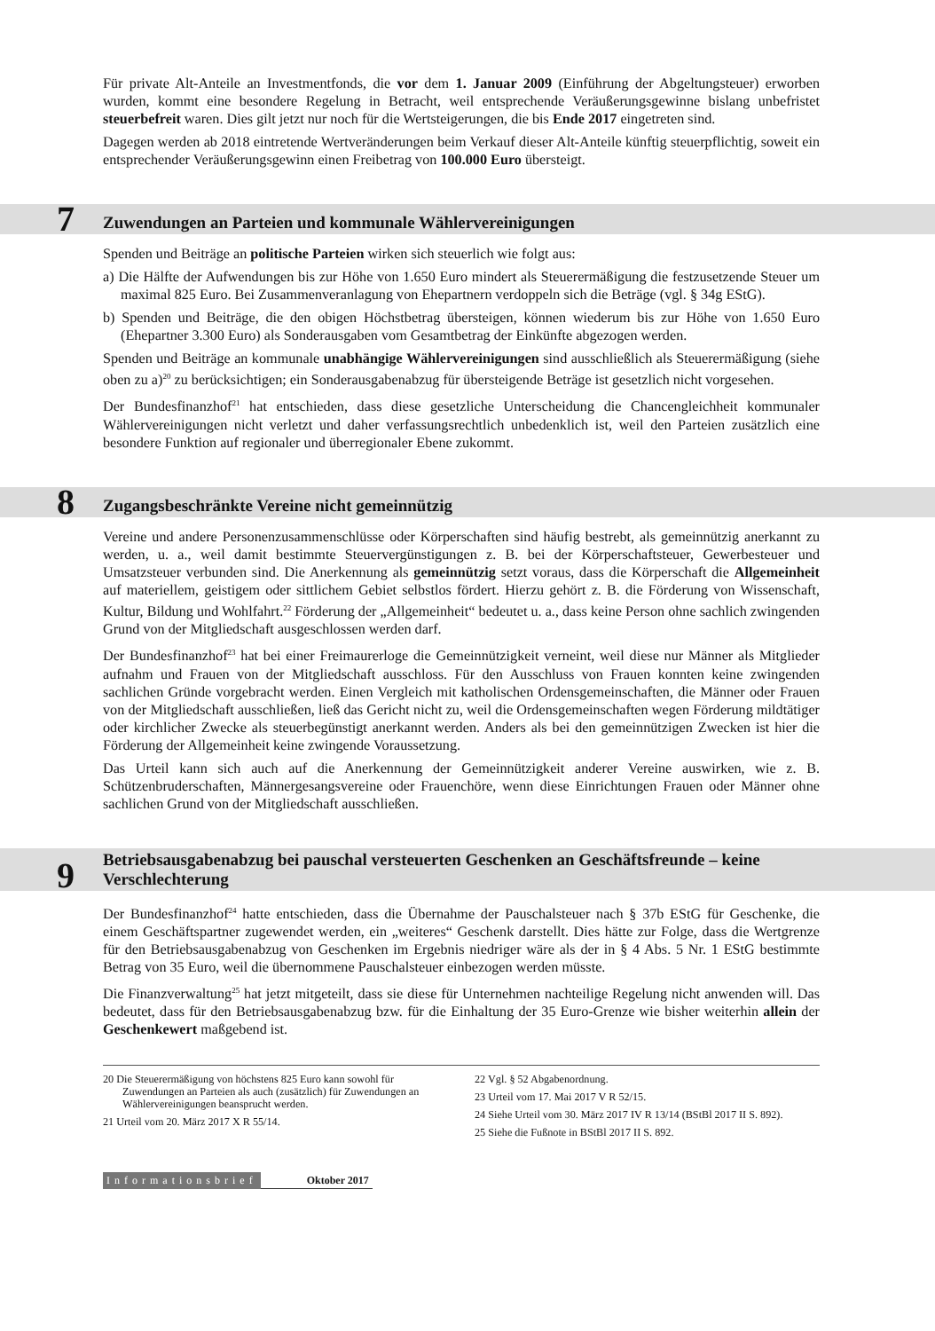Für private Alt-Anteile an Investmentfonds, die vor dem 1. Januar 2009 (Einführung der Abgeltungsteuer) erworben wurden, kommt eine besondere Regelung in Betracht, weil entsprechende Veräußerungsgewinne bislang unbefristet steuerbefreit waren. Dies gilt jetzt nur noch für die Wertsteigerungen, die bis Ende 2017 eingetreten sind.
Dagegen werden ab 2018 eintretende Wertveränderungen beim Verkauf dieser Alt-Anteile künftig steuerpflichtig, soweit ein entsprechender Veräußerungsgewinn einen Freibetrag von 100.000 Euro übersteigt.
7 Zuwendungen an Parteien und kommunale Wählervereinigungen
Spenden und Beiträge an politische Parteien wirken sich steuerlich wie folgt aus:
a) Die Hälfte der Aufwendungen bis zur Höhe von 1.650 Euro mindert als Steuerermäßigung die festzusetzende Steuer um maximal 825 Euro. Bei Zusammenveranlagung von Ehepartnern verdoppeln sich die Beträge (vgl. § 34g EStG).
b) Spenden und Beiträge, die den obigen Höchstbetrag übersteigen, können wiederum bis zur Höhe von 1.650 Euro (Ehepartner 3.300 Euro) als Sonderausgaben vom Gesamtbetrag der Einkünfte abgezogen werden.
Spenden und Beiträge an kommunale unabhängige Wählervereinigungen sind ausschließlich als Steuerermäßigung (siehe oben zu a)<sup>20</sup> zu berücksichtigen; ein Sonderausgabenabzug für übersteigende Beträge ist gesetzlich nicht vorgesehen.
Der Bundesfinanzhof<sup>21</sup> hat entschieden, dass diese gesetzliche Unterscheidung die Chancengleichheit kommunaler Wählervereinigungen nicht verletzt und daher verfassungsrechtlich unbedenklich ist, weil den Parteien zusätzlich eine besondere Funktion auf regionaler und überregionaler Ebene zukommt.
8 Zugangsbeschränkte Vereine nicht gemeinnützig
Vereine und andere Personenzusammenschlüsse oder Körperschaften sind häufig bestrebt, als gemeinnützig anerkannt zu werden, u. a., weil damit bestimmte Steuervergünstigungen z. B. bei der Körperschaftsteuer, Gewerbesteuer und Umsatzsteuer verbunden sind. Die Anerkennung als gemeinnützig setzt voraus, dass die Körperschaft die Allgemeinheit auf materiellem, geistigem oder sittlichem Gebiet selbstlos fördert. Hierzu gehört z. B. die Förderung von Wissenschaft, Kultur, Bildung und Wohlfahrt.<sup>22</sup> Förderung der „Allgemeinheit“ bedeutet u. a., dass keine Person ohne sachlich zwingenden Grund von der Mitgliedschaft ausgeschlossen werden darf.
Der Bundesfinanzhof<sup>23</sup> hat bei einer Freimaurerloge die Gemeinnützigkeit verneint, weil diese nur Männer als Mitglieder aufnahm und Frauen von der Mitgliedschaft ausschloss. Für den Ausschluss von Frauen konnten keine zwingenden sachlichen Gründe vorgebracht werden. Einen Vergleich mit katholischen Ordensgemeinschaften, die Männer oder Frauen von der Mitgliedschaft ausschließen, ließ das Gericht nicht zu, weil die Ordensgemeinschaften wegen Förderung mildtätiger oder kirchlicher Zwecke als steuerbegünstigt anerkannt werden. Anders als bei den gemeinnützigen Zwecken ist hier die Förderung der Allgemeinheit keine zwingende Voraussetzung.
Das Urteil kann sich auch auf die Anerkennung der Gemeinnützigkeit anderer Vereine auswirken, wie z. B. Schützenbruderschaften, Männergesangsvereine oder Frauenchöre, wenn diese Einrichtungen Frauen oder Männer ohne sachlichen Grund von der Mitgliedschaft ausschließen.
9 Betriebsausgabenabzug bei pauschal versteuerten Geschenken an Geschäftsfreunde – keine Verschlechterung
Der Bundesfinanzhof<sup>24</sup> hatte entschieden, dass die Übernahme der Pauschalsteuer nach § 37b EStG für Geschenke, die einem Geschäftspartner zugewendet werden, ein „weiteres“ Geschenk darstellt. Dies hätte zur Folge, dass die Wertgrenze für den Betriebsausgabenabzug von Geschenken im Ergebnis niedriger wäre als der in § 4 Abs. 5 Nr. 1 EStG bestimmte Betrag von 35 Euro, weil die übernommene Pauschalsteuer einbezogen werden müsste.
Die Finanzverwaltung<sup>25</sup> hat jetzt mitgeteilt, dass sie diese für Unternehmen nachteilige Regelung nicht anwenden will. Das bedeutet, dass für den Betriebsausgabenabzug bzw. für die Einhaltung der 35 Euro-Grenze wie bisher weiterhin allein der Geschenkewert maßgebend ist.
20 Die Steuerermäßigung von höchstens 825 Euro kann sowohl für Zuwendungen an Parteien als auch (zusätzlich) für Zuwendungen an Wählervereinigungen beansprucht werden.
21 Urteil vom 20. März 2017 X R 55/14.
22 Vgl. § 52 Abgabenordnung.
23 Urteil vom 17. Mai 2017 V R 52/15.
24 Siehe Urteil vom 30. März 2017 IV R 13/14 (BStBl 2017 II S. 892).
25 Siehe die Fußnote in BStBl 2017 II S. 892.
Informationsbrief Oktober 2017